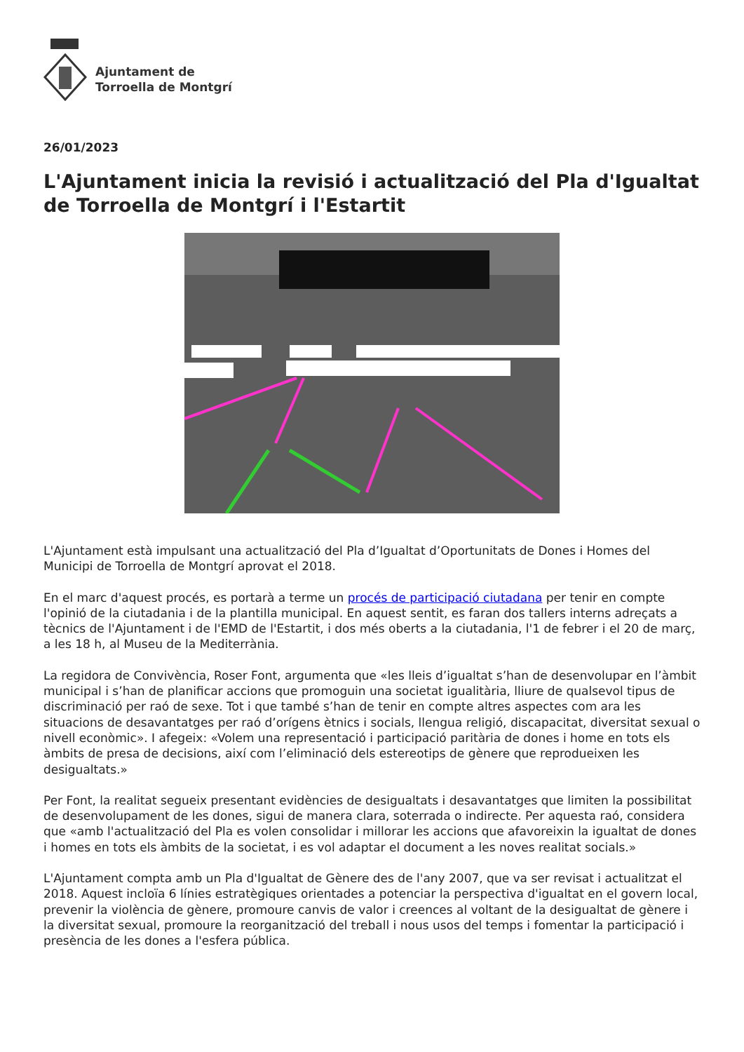Ajuntament de
Torroella de Montgrí
26/01/2023
L'Ajuntament inicia la revisió i actualització del Pla d'Igualtat de Torroella de Montgrí i l'Estartit
L'Ajuntament està impulsant una actualització del Pla d’Igualtat d’Oportunitats de Dones i Homes del Municipi de Torroella de Montgrí aprovat el 2018.
En el marc d'aquest procés, es portarà a terme un procés de participació ciutadana per tenir en compte l'opinió de la ciutadania i de la plantilla municipal. En aquest sentit, es faran dos tallers interns adreçats a tècnics de l'Ajuntament i de l'EMD de l'Estartit, i dos més oberts a la ciutadania, l'1 de febrer i el 20 de març, a les 18 h, al Museu de la Mediterrània.
La regidora de Convivència, Roser Font, argumenta que «les lleis d’igualtat s’han de desenvolupar en l’àmbit municipal i s’han de planificar accions que promoguin una societat igualitària, lliure de qualsevol tipus de discriminació per raó de sexe. Tot i que també s’han de tenir en compte altres aspectes com ara les situacions de desavantatges per raó d’orígens ètnics i socials, llengua religió, discapacitat, diversitat sexual o nivell econòmic». I afegeix: «Volem una representació i participació paritària de dones i home en tots els àmbits de presa de decisions, així com l’eliminació dels estereotips de gènere que reprodueixen les desigualtats.»
Per Font, la realitat segueix presentant evidències de desigualtats i desavantatges que limiten la possibilitat de desenvolupament de les dones, sigui de manera clara, soterrada o indirecte. Per aquesta raó, considera que «amb l'actualització del Pla es volen consolidar i millorar les accions que afavoreixin la igualtat de dones i homes en tots els àmbits de la societat, i es vol adaptar el document a les noves realitat socials.»
L'Ajuntament compta amb un Pla d'Igualtat de Gènere des de l'any 2007, que va ser revisat i actualitzat el 2018. Aquest incloïa 6 línies estratègiques orientades a potenciar la perspectiva d'igualtat en el govern local, prevenir la violència de gènere, promoure canvis de valor i creences al voltant de la desigualtat de gènere i la diversitat sexual, promoure la reorganització del treball i nous usos del temps i fomentar la participació i presència de les dones a l'esfera pública.